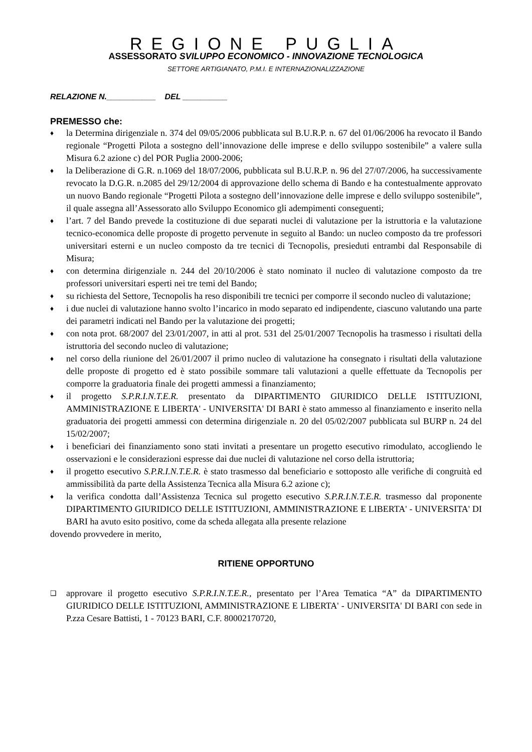REGIONE PUGLIA
ASSESSORATO SVILUPPO ECONOMICO - INNOVAZIONE TECNOLOGICA
SETTORE ARTIGIANATO, P.M.I. E INTERNAZIONALIZZAZIONE
RELAZIONE N.___________ DEL __________
PREMESSO che:
♦ la Determina dirigenziale n. 374 del 09/05/2006 pubblicata sul B.U.R.P. n. 67 del 01/06/2006 ha revocato il Bando regionale “Progetti Pilota a sostegno dell’innovazione delle imprese e dello sviluppo sostenibile” a valere sulla Misura 6.2 azione c) del POR Puglia 2000-2006;
♦ la Deliberazione di G.R. n.1069 del 18/07/2006, pubblicata sul B.U.R.P. n. 96 del 27/07/2006, ha successivamente revocato la D.G.R. n.2085 del 29/12/2004 di approvazione dello schema di Bando e ha contestualmente approvato un nuovo Bando regionale “Progetti Pilota a sostegno dell’innovazione delle imprese e dello sviluppo sostenibile”, il quale assegna all’Assessorato allo Sviluppo Economico gli adempimenti conseguenti;
♦ l’art. 7 del Bando prevede la costituzione di due separati nuclei di valutazione per la istruttoria e la valutazione tecnico-economica delle proposte di progetto pervenute in seguito al Bando: un nucleo composto da tre professori universitari esterni e un nucleo composto da tre tecnici di Tecnopolis, presieduti entrambi dal Responsabile di Misura;
♦ con determina dirigenziale n. 244 del 20/10/2006 è stato nominato il nucleo di valutazione composto da tre professori universitari esperti nei tre temi del Bando;
♦ su richiesta del Settore, Tecnopolis ha reso disponibili tre tecnici per comporre il secondo nucleo di valutazione;
♦ i due nuclei di valutazione hanno svolto l’incarico in modo separato ed indipendente, ciascuno valutando una parte dei parametri indicati nel Bando per la valutazione dei progetti;
♦ con nota prot. 68/2007 del 23/01/2007, in atti al prot. 531 del 25/01/2007 Tecnopolis ha trasmesso i risultati della istruttoria del secondo nucleo di valutazione;
♦ nel corso della riunione del 26/01/2007 il primo nucleo di valutazione ha consegnato i risultati della valutazione delle proposte di progetto ed è stato possibile sommare tali valutazioni a quelle effettuate da Tecnopolis per comporre la graduatoria finale dei progetti ammessi a finanziamento;
♦ il progetto S.P.R.I.N.T.E.R. presentato da DIPARTIMENTO GIURIDICO DELLE ISTITUZIONI, AMMINISTRAZIONE E LIBERTA' - UNIVERSITA' DI BARI è stato ammesso al finanziamento e inserito nella graduatoria dei progetti ammessi con determina dirigenziale n. 20 del 05/02/2007 pubblicata sul BURP n. 24 del 15/02/2007;
♦ i beneficiari dei finanziamento sono stati invitati a presentare un progetto esecutivo rimodulato, accogliendo le osservazioni e le considerazioni espresse dai due nuclei di valutazione nel corso della istruttoria;
♦ il progetto esecutivo S.P.R.I.N.T.E.R. è stato trasmesso dal beneficiario e sottoposto alle verifiche di congruità ed ammissibilità da parte della Assistenza Tecnica alla Misura 6.2 azione c);
♦ la verifica condotta dall’Assistenza Tecnica sul progetto esecutivo S.P.R.I.N.T.E.R. trasmesso dal proponente DIPARTIMENTO GIURIDICO DELLE ISTITUZIONI, AMMINISTRAZIONE E LIBERTA' - UNIVERSITA' DI BARI ha avuto esito positivo, come da scheda allegata alla presente relazione
dovendo provvedere in merito,
RITIENE OPPORTUNO
❑ approvare il progetto esecutivo S.P.R.I.N.T.E.R., presentato per l’Area Tematica “A” da DIPARTIMENTO GIURIDICO DELLE ISTITUZIONI, AMMINISTRAZIONE E LIBERTA' - UNIVERSITA' DI BARI con sede in P.zza Cesare Battisti, 1 - 70123 BARI, C.F. 80002170720,